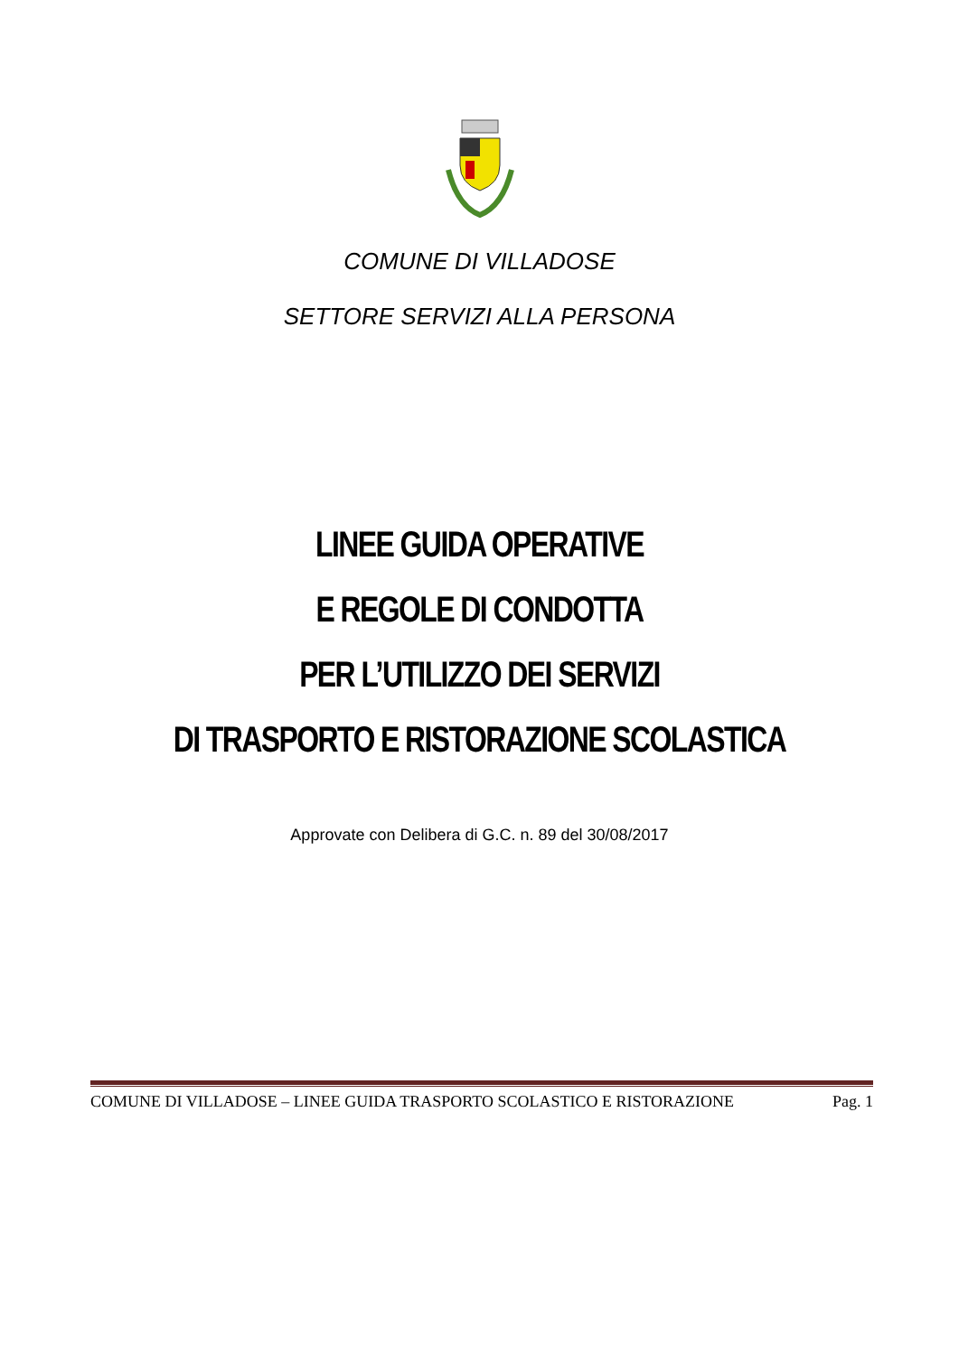COMUNE DI VILLADOSE
SETTORE SERVIZI ALLA PERSONA
LINEE GUIDA OPERATIVE
E REGOLE DI CONDOTTA
PER L’UTILIZZO DEI SERVIZI
DI TRASPORTO E RISTORAZIONE SCOLASTICA
Approvate con Delibera di G.C. n. 89 del 30/08/2017
COMUNE DI VILLADOSE – LINEE GUIDA TRASPORTO SCOLASTICO E RISTORAZIONE Pag. 1